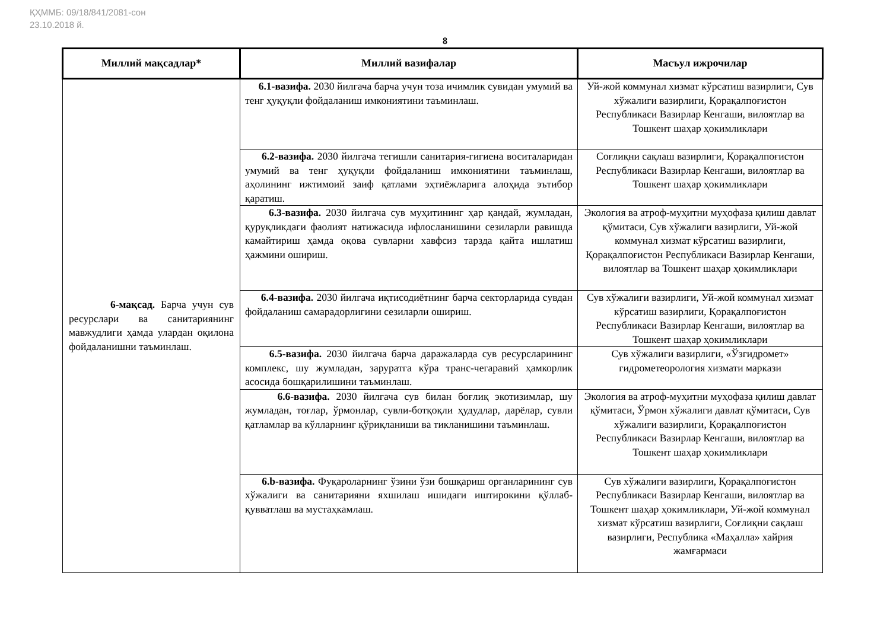ҚҲММБ: 09/18/841/2081-сон
23.10.2018 й.
8
| Миллий мақсадлар* | Миллий вазифалар | Масъул ижрочилар |
| --- | --- | --- |
| 6-мақсад. Барча учун сув ресурслари ва санитариянинг мавжудлиги ҳамда улардан оқилона фойдаланишни таъминлаш. | 6.1-вазифа. 2030 йилгача барча учун тоза ичимлик сувидан умумий ва тенг ҳуқуқли фойдаланиш имкониятини таъминлаш. | Уй-жой коммунал хизмат кўрсатиш вазирлиги, Сув хўжалиги вазирлиги, Қорақалпоғистон Республикаси Вазирлар Кенгаши, вилоятлар ва Тошкент шаҳар ҳокимликлари |
| | 6.2-вазифа. 2030 йилгача тегишли санитария-гигиена воситаларидан умумий ва тенг ҳуқуқли фойдаланиш имкониятини таъминлаш, аҳолининг ижтимоий заиф қатлами эҳтиёжларига алоҳида эътибор қаратиш. | Соғлиқни сақлаш вазирлиги, Қорақалпоғистон Республикаси Вазирлар Кенгаши, вилоятлар ва Тошкент шаҳар ҳокимликлари |
| | 6.3-вазифа. 2030 йилгача сув муҳитининг ҳар қандай, жумладан, қуруқликдаги фаолият натижасида ифлосланишини сезиларли равишда камайтириш ҳамда оқова сувларни хавфсиз тарзда қайта ишлатиш ҳажмини ошириш. | Экология ва атроф-муҳитни муҳофаза қилиш давлат қўмитаси, Сув хўжалиги вазирлиги, Уй-жой коммунал хизмат кўрсатиш вазирлиги, Қорақалпоғистон Республикаси Вазирлар Кенгаши, вилоятлар ва Тошкент шаҳар ҳокимликлари |
| | 6.4-вазифа. 2030 йилгача иқтисодиётнинг барча секторларида сувдан фойдаланиш самарадорлигини сезиларли ошириш. | Сув хўжалиги вазирлиги, Уй-жой коммунал хизмат кўрсатиш вазирлиги, Қорақалпоғистон Республикаси Вазирлар Кенгаши, вилоятлар ва Тошкент шаҳар ҳокимликлари |
| | 6.5-вазифа. 2030 йилгача барча даражаларда сув ресурсларининг комплекс, шу жумладан, заруратга кўра транс-чегаравий ҳамкорлик асосида бошқарилишини таъминлаш. | Сув хўжалиги вазирлиги, «Ўзгидромет» гидрометеорология хизмати маркази |
| | 6.6-вазифа. 2030 йилгача сув билан боғлиқ экотизимлар, шу жумладан, тоғлар, ўрмонлар, сувли-ботқоқли ҳудудлар, дарёлар, сувли қатламлар ва кўлларнинг қўриқланиши ва тикланишини таъминлаш. | Экология ва атроф-муҳитни муҳофаза қилиш давлат қўмитаси, Ўрмон хўжалиги давлат қўмитаси, Сув хўжалиги вазирлиги, Қорақалпоғистон Республикаси Вазирлар Кенгаши, вилоятлар ва Тошкент шаҳар ҳокимликлари |
| | 6.b-вазифа. Фуқароларнинг ўзини ўзи бошқариш органларининг сув хўжалиги ва санитарияни яхшилаш ишидаги иштирокини қўллаб-қувватлаш ва мустаҳкамлаш. | Сув хўжалиги вазирлиги, Қорақалпоғистон Республикаси Вазирлар Кенгаши, вилоятлар ва Тошкент шаҳар ҳокимликлари, Уй-жой коммунал хизмат кўрсатиш вазирлиги, Соғлиқни сақлаш вазирлиги, Республика «Маҳалла» хайрия жамғармаси |